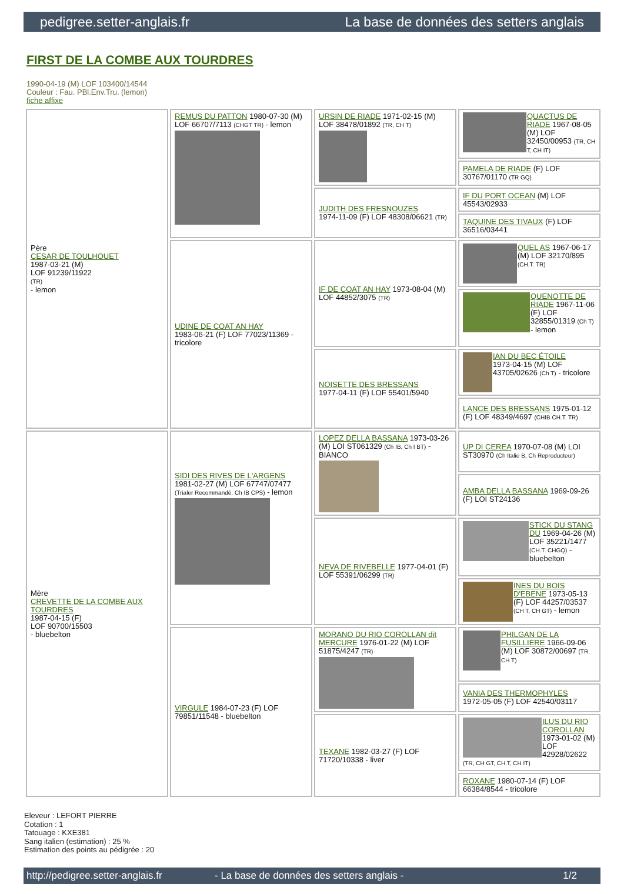pedigree.setter-anglais.fr La base de données des setters anglais
FIRST DE LA COMBE AUX TOURDRES
1990-04-19 (M) LOF 103400/14544
Couleur : Fau. PBl.Env.Tru. (lemon)
fiche affixe
| Père CESAR DE TOULHOUET 1987-03-21 (M) LOF 91239/11922 (TR) - lemon | REMUS DU PATTON 1980-07-30 (M) LOF 66707/7113 (CHGT TR) - lemon | URSIN DE RIADE 1971-02-15 (M) LOF 38478/01892 (TR, CH T) | QUACTUS DE RIADE 1967-08-05 (M) LOF 32450/00953 (TR, CH T, CH IT) |
| | | | PAMELA DE RIADE (F) LOF 30767/01170 (TR GQ) |
| | | JUDITH DES FRESNOUZES 1974-11-09 (F) LOF 48308/06621 (TR) | IF DU PORT OCEAN (M) LOF 45543/02933 |
| | | | TAQUINE DES TIVAUX (F) LOF 36516/03441 |
| | UDINE DE COAT AN HAY 1983-06-21 (F) LOF 77023/11369 - tricolore | IF DE COAT AN HAY 1973-08-04 (M) LOF 44852/3075 (TR) | QUEL AS 1967-06-17 (M) LOF 32170/895 (CH.T. TR) |
| | | | QUENOTTE DE RIADE 1967-11-06 (F) LOF 32855/01319 (Ch T) - lemon |
| | | NOISETTE DES BRESSANS 1977-04-11 (F) LOF 55401/5940 | IAN DU BEC ÉTOILE 1973-04-15 (M) LOF 43705/02626 (Ch T) - tricolore |
| | | | LANCE DES BRESSANS 1975-01-12 (F) LOF 48349/4697 (CHIB CH.T. TR) |
| Mère CREVETTE DE LA COMBE AUX TOURDRES 1987-04-15 (F) LOF 90700/15503 - bluebelton | SIDI DES RIVES DE L'ARGENS 1981-02-27 (M) LOF 67747/07477 (Trialer Recommandé, Ch IB CPS) - lemon | LOPEZ DELLA BASSANA 1973-03-26 (M) LOI ST061329 (Ch IB, Ch I BT) - BIANCO | UP DI CEREA 1970-07-08 (M) LOI ST30970 (Ch Italie B, Ch Reproducteur) |
| | | | AMBA DELLA BASSANA 1969-09-26 (F) LOI ST24136 |
| | | NEVA DE RIVEBELLE 1977-04-01 (F) LOF 55391/06299 (TR) | STICK DU STANG DU 1969-04-26 (M) LOF 35221/1477 (CH.T. CHGQ) - bluebelton |
| | | | INES DU BOIS D'EBENE 1973-05-13 (F) LOF 44257/03537 (CH T, CH GT) - lemon |
| | VIRGULE 1984-07-23 (F) LOF 79851/11548 - bluebelton | MORANO DU RIO COROLLAN dit MERCURE 1976-01-22 (M) LOF 51875/4247 (TR) | PHILGAN DE LA FUSILLIERE 1966-09-06 (M) LOF 30872/00697 (TR, CH T) |
| | | | VANIA DES THERMOPHYLES 1972-05-05 (F) LOF 42540/03117 |
| | | TEXANE 1982-03-27 (F) LOF 71720/10338 - liver | ILUS DU RIO COROLLAN 1973-01-02 (M) LOF 42928/02622 (TR, CH GT, CH T, CH IT) |
| | | | ROXANE 1980-07-14 (F) LOF 66384/8544 - tricolore |
Eleveur : LEFORT PIERRE
Cotation : 1
Tatouage : KXE381
Sang italien (estimation) : 25 %
Estimation des points au pédigrée : 20
http://pedigree.setter-anglais.fr - La base de données des setters anglais - 1/2